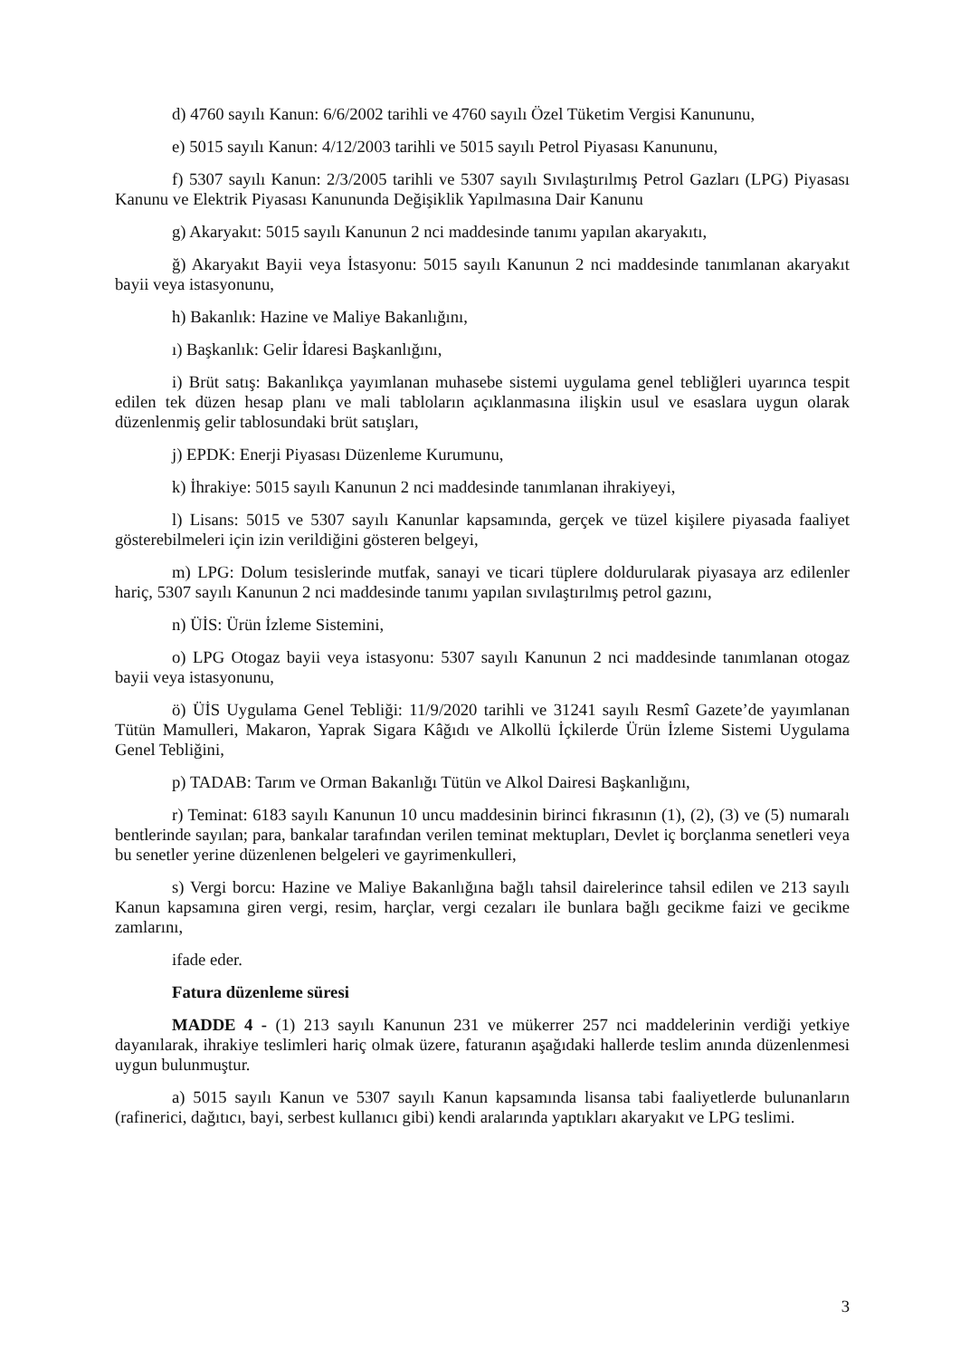d) 4760 sayılı Kanun: 6/6/2002 tarihli ve 4760 sayılı Özel Tüketim Vergisi Kanununu,
e) 5015 sayılı Kanun: 4/12/2003 tarihli ve 5015 sayılı Petrol Piyasası Kanununu,
f) 5307 sayılı Kanun: 2/3/2005 tarihli ve 5307 sayılı Sıvılaştırılmış Petrol Gazları (LPG) Piyasası Kanunu ve Elektrik Piyasası Kanununda Değişiklik Yapılmasına Dair Kanunu
g) Akaryakıt: 5015 sayılı Kanunun 2 nci maddesinde tanımı yapılan akaryakıtı,
ğ) Akaryakıt Bayii veya İstasyonu: 5015 sayılı Kanunun 2 nci maddesinde tanımlanan akaryakıt bayii veya istasyonunu,
h) Bakanlık: Hazine ve Maliye Bakanlığını,
ı) Başkanlık: Gelir İdaresi Başkanlığını,
i) Brüt satış: Bakanlıkça yayımlanan muhasebe sistemi uygulama genel tebliğleri uyarınca tespit edilen tek düzen hesap planı ve mali tabloların açıklanmasına ilişkin usul ve esaslara uygun olarak düzenlenmiş gelir tablosundaki brüt satışları,
j) EPDK: Enerji Piyasası Düzenleme Kurumunu,
k) İhrakiye: 5015 sayılı Kanunun 2 nci maddesinde tanımlanan ihrakiyeyi,
l) Lisans: 5015 ve 5307 sayılı Kanunlar kapsamında, gerçek ve tüzel kişilere piyasada faaliyet gösterebilmeleri için izin verildiğini gösteren belgeyi,
m) LPG: Dolum tesislerinde mutfak, sanayi ve ticari tüplere doldurularak piyasaya arz edilenler hariç, 5307 sayılı Kanunun 2 nci maddesinde tanımı yapılan sıvılaştırılmış petrol gazını,
n) ÜİS: Ürün İzleme Sistemini,
o) LPG Otogaz bayii veya istasyonu: 5307 sayılı Kanunun 2 nci maddesinde tanımlanan otogaz bayii veya istasyonunu,
ö) ÜİS Uygulama Genel Tebliği: 11/9/2020 tarihli ve 31241 sayılı Resmî Gazete’de yayımlanan Tütün Mamulleri, Makaron, Yaprak Sigara Kâğıdı ve Alkollü İçkilerde Ürün İzleme Sistemi Uygulama Genel Tebliğini,
p) TADAB: Tarım ve Orman Bakanlığı Tütün ve Alkol Dairesi Başkanlığını,
r) Teminat: 6183 sayılı Kanunun 10 uncu maddesinin birinci fıkrasının (1), (2), (3) ve (5) numaralı bentlerinde sayılan; para, bankalar tarafından verilen teminat mektupları, Devlet iç borçlanma senetleri veya bu senetler yerine düzenlenen belgeleri ve gayrimenkulleri,
s) Vergi borcu: Hazine ve Maliye Bakanlığına bağlı tahsil dairelerince tahsil edilen ve 213 sayılı Kanun kapsamına giren vergi, resim, harçlar, vergi cezaları ile bunlara bağlı gecikme faizi ve gecikme zamlarını,
ifade eder.
Fatura düzenleme süresi
MADDE 4 - (1) 213 sayılı Kanunun 231 ve mükerrer 257 nci maddelerinin verdiği yetkiye dayanılarak, ihrakiye teslimleri hariç olmak üzere, faturanın aşağıdaki hallerde teslim anında düzenlenmesi uygun bulunmuştur.
a) 5015 sayılı Kanun ve 5307 sayılı Kanun kapsamında lisansa tabi faaliyetlerde bulunanların (rafinerici, dağıtıcı, bayi, serbest kullanıcı gibi) kendi aralarında yaptıkları akaryakıt ve LPG teslimi.
3